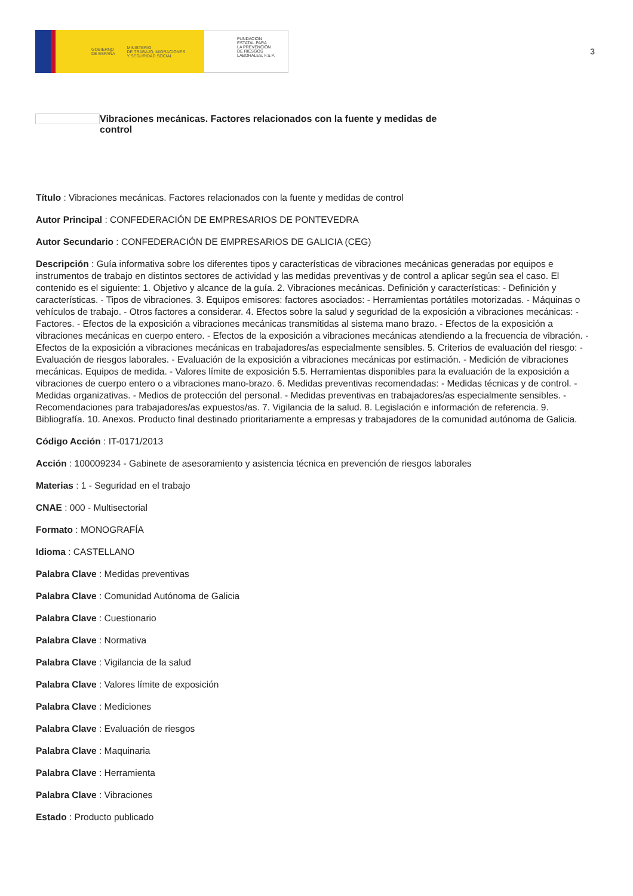GOBIERNO
DE ESPAÑA MINISTERIO
DE TRABAJO, MIGRACIONES
Y SEGURIDAD SOCIAL
FUNDACIÓN
ESTATAL PARA
LA PREVENCIÓN
DE RIESGOS
LABORALES, F.S.P.
3
Vibraciones mecánicas. Factores relacionados con la fuente y medidas de control
Título : Vibraciones mecánicas. Factores relacionados con la fuente y medidas de control
Autor Principal : CONFEDERACIÓN DE EMPRESARIOS DE PONTEVEDRA
Autor Secundario : CONFEDERACIÓN DE EMPRESARIOS DE GALICIA (CEG)
Descripción : Guía informativa sobre los diferentes tipos y características de vibraciones mecánicas generadas por equipos e instrumentos de trabajo en distintos sectores de actividad y las medidas preventivas y de control a aplicar según sea el caso. El contenido es el siguiente: 1. Objetivo y alcance de la guía. 2. Vibraciones mecánicas. Definición y características: - Definición y características. - Tipos de vibraciones. 3. Equipos emisores: factores asociados: - Herramientas portátiles motorizadas. - Máquinas o vehículos de trabajo. - Otros factores a considerar. 4. Efectos sobre la salud y seguridad de la exposición a vibraciones mecánicas: - Factores. - Efectos de la exposición a vibraciones mecánicas transmitidas al sistema mano brazo. - Efectos de la exposición a vibraciones mecánicas en cuerpo entero. - Efectos de la exposición a vibraciones mecánicas atendiendo a la frecuencia de vibración. - Efectos de la exposición a vibraciones mecánicas en trabajadores/as especialmente sensibles. 5. Criterios de evaluación del riesgo: - Evaluación de riesgos laborales. - Evaluación de la exposición a vibraciones mecánicas por estimación. - Medición de vibraciones mecánicas. Equipos de medida. - Valores límite de exposición 5.5. Herramientas disponibles para la evaluación de la exposición a vibraciones de cuerpo entero o a vibraciones mano-brazo. 6. Medidas preventivas recomendadas: - Medidas técnicas y de control. - Medidas organizativas. - Medios de protección del personal. - Medidas preventivas en trabajadores/as especialmente sensibles. - Recomendaciones para trabajadores/as expuestos/as. 7. Vigilancia de la salud. 8. Legislación e información de referencia. 9. Bibliografía. 10. Anexos. Producto final destinado prioritariamente a empresas y trabajadores de la comunidad autónoma de Galicia.
Código Acción : IT-0171/2013
Acción : 100009234 - Gabinete de asesoramiento y asistencia técnica en prevención de riesgos laborales
Materias : 1 - Seguridad en el trabajo
CNAE : 000 - Multisectorial
Formato : MONOGRAFÍA
Idioma : CASTELLANO
Palabra Clave : Medidas preventivas
Palabra Clave : Comunidad Autónoma de Galicia
Palabra Clave : Cuestionario
Palabra Clave : Normativa
Palabra Clave : Vigilancia de la salud
Palabra Clave : Valores límite de exposición
Palabra Clave : Mediciones
Palabra Clave : Evaluación de riesgos
Palabra Clave : Maquinaria
Palabra Clave : Herramienta
Palabra Clave : Vibraciones
Estado : Producto publicado